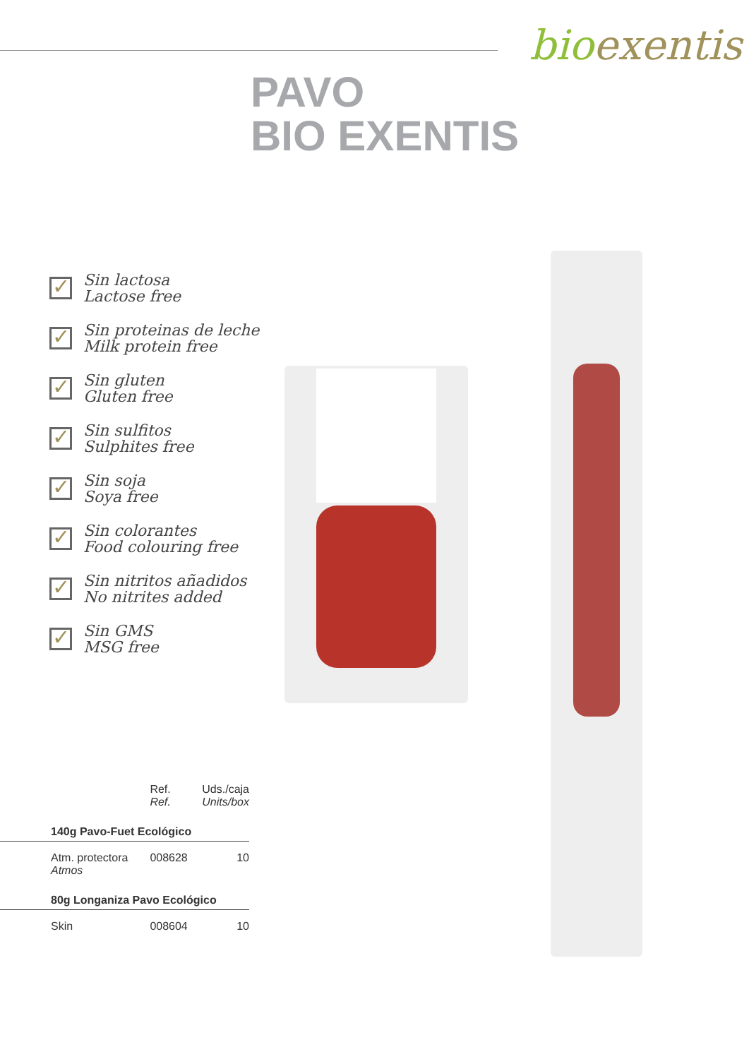bioexentis
PAVO
BIO EXENTIS
✓
Sin lactosa
Lactose free
✓
Sin proteinas de leche
Milk protein free
✓
Sin gluten
Gluten free
✓
Sin sulfitos
Sulphites free
✓
Sin soja
Soya free
✓
Sin colorantes
Food colouring free
✓
Sin nitritos añadidos
No nitrites added
✓
Sin GMS
MSG free
| | Ref. Ref. | Uds./caja Units/box |
| 140g Pavo-Fuet Ecológico | | |
| Atm. protectora Atmos | 008628 | 10 |
| 80g Longaniza Pavo Ecológico | | |
| Skin | 008604 | 10 |